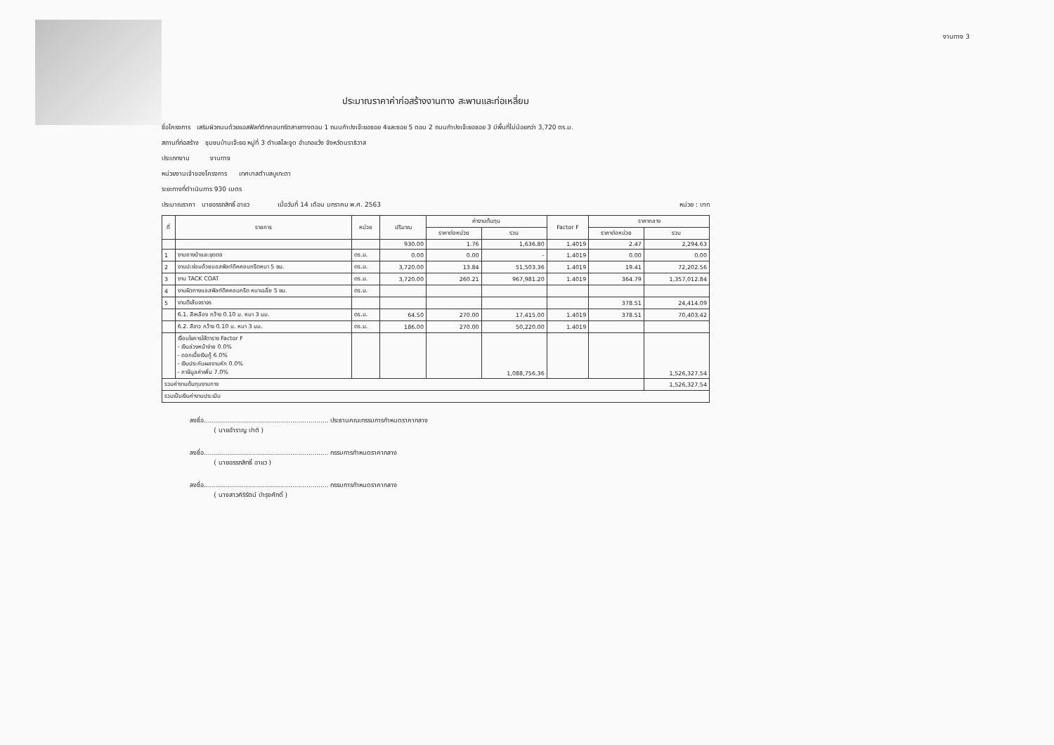งานทาง 3
ประมาณราคาค่าก่อสร้างงานทาง สะพานและท่อเหลี่ยม
ชื่อโครงการ เสริมผิวถนนด้วยแอสฟัลท์ติกคอนกรีตสายทางตอน 1 ถนนกำปงเจ๊ะยอซอย 4และซอย 5 ตอน 2 ถนนกำปงเจ๊ะยอซอย 3 มีพื้นที่ไม่น้อยกว่า 3,720 ตร.ม.
สถานที่ก่อสร้าง ชุมชนบ้านเจ๊ะยอ หมู่ที่ 3 ตำบลโละจูด อำเภอแว้ง จังหวัดนราธิวาส
ประเภทงาน งานทาง
หน่วยงานเจ้าของโครงการ เทศบาลตำบลบูเกะตา
ระยะทางที่ดำเนินการ 930 เมตร
ประมาณราคา นายอรรถสิทธิ์ อาแว เมื่อวันที่ 14 เดือน มกราคม พ.ศ. 2563 หน่วย : บาท
| ที่ | รายการ | หน่วย | ปริมาณ | ค่างานต้นทุน | | Factor F | ราคากลาง | |
| --- | --- | --- | --- | --- | --- | --- | --- | --- |
| | | | | ราคาต่อหน่วย | รวม | | ราคาต่อหน่วย | รวม |
| | | | 930.00 | 1.76 | 1,636.80 | 1.4019 | 2.47 | 2,294.63 |
| 1 | งานถางป่าและขุดตอ | ตร.ม. | 0.00 | 0.00 | - | 1.4019 | 0.00 | 0.00 |
| 2 | งานปะซ่อมด้วยแอสฟัลท์ติคคอนกรีตหนา 5 ซม. | ตร.ม. | 3,720.00 | 13.84 | 51,503.36 | 1.4019 | 19.41 | 72,202.56 |
| 3 | งาน TACK COAT | ตร.ม. | 3,720.00 | 260.21 | 967,981.20 | 1.4019 | 364.79 | 1,357,012.84 |
| 4 | งานผิวทางแอสฟัลท์ติคคอนกรีต หนาเฉลี่ย 5 ซม. | ตร.ม. | | | | | | |
| 5 | งานตีเส้นจราจร | | | | | | 378.51 | 24,414.09 |
| | 6.1. สีเหลือง กว้าง 0.10 ม. หนา 3 มม. | ตร.ม. | 64.50 | 270.00 | 17,415.00 | 1.4019 | 378.51 | 70,403.42 |
| | 6.2. สีขาว กว้าง 0.10 ม. หนา 3 มม. | ตร.ม. | 186.00 | 270.00 | 50,220.00 | 1.4019 | | |
| | เงื่อนไขการใช้ตาราง Factor F - เงินล่วงหน้าจ่าย 0.0% - ดอกเบี้ยเงินกู้ 6.0% - เงินประกันผลงานหัก 0.0% - ภาษีมูลค่าเพิ่ม 7.0% | | | | 1,088,756.36 | | | 1,526,327.54 |
| รวมค่างานต้นทุนงานทาง | | | | | | | | 1,526,327.54 |
| รวมเป็นเงินค่างานประเมิน | | | | | | | | |
ลงชื่อ.............................................................. ประธานคณะกรรมการกำหนดราคากลาง
( นายอำราญ ปาติ )
ลงชื่อ.............................................................. กรรมการกำหนดราคากลาง
( นายอรรถสิทธิ์ อาแว )
ลงชื่อ.............................................................. กรรมการกำหนดราคากลาง
( นางสาวศิริรัตน์ บำรุงศักดิ์ )